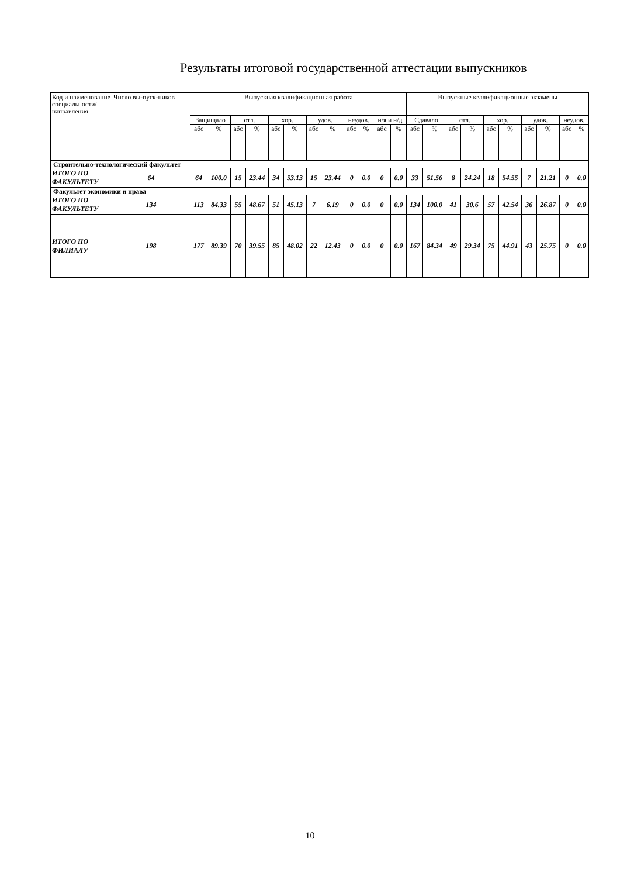Результаты итоговой государственной аттестации выпускников
| Код и наименование специальности/ направления | Число вы-пуск-ников | Выпускная квалификационная работа | | | | | | | | | | | | Выпускные квалификационные экзамены | | | | | | | | | |
| --- | --- | --- | --- | --- | --- | --- | --- | --- | --- | --- | --- | --- | --- | --- | --- | --- | --- | --- | --- | --- | --- | --- | --- |
| | | Защищало | | отл. | | хор. | | удов. | | неудов. | | н/я и н/д | | Сдавало | | отл. | | хор. | | удов. | | неудов. | |
| | | абс | % | абс | % | абс | % | абс | % | абс | % | абс | % | абс | % | абс | % | абс | % | абс | % | абс | % |
| Строительно-технологический факультет | | | | | | | | | | | | | | | | | | | | | | | |
| ИТОГО ПО ФАКУЛЬТЕТУ | 64 | 64 | 100.0 | 15 | 23.44 | 34 | 53.13 | 15 | 23.44 | 0 | 0.0 | 0 | 0.0 | 33 | 51.56 | 8 | 24.24 | 18 | 54.55 | 7 | 21.21 | 0 | 0.0 |
| Факультет экономики и права | | | | | | | | | | | | | | | | | | | | | | | |
| ИТОГО ПО ФАКУЛЬТЕТУ | 134 | 113 | 84.33 | 55 | 48.67 | 51 | 45.13 | 7 | 6.19 | 0 | 0.0 | 0 | 0.0 | 134 | 100.0 | 41 | 30.6 | 57 | 42.54 | 36 | 26.87 | 0 | 0.0 |
| ИТОГО ПО ФИЛИАЛУ | 198 | 177 | 89.39 | 70 | 39.55 | 85 | 48.02 | 22 | 12.43 | 0 | 0.0 | 0 | 0.0 | 167 | 84.34 | 49 | 29.34 | 75 | 44.91 | 43 | 25.75 | 0 | 0.0 |
10